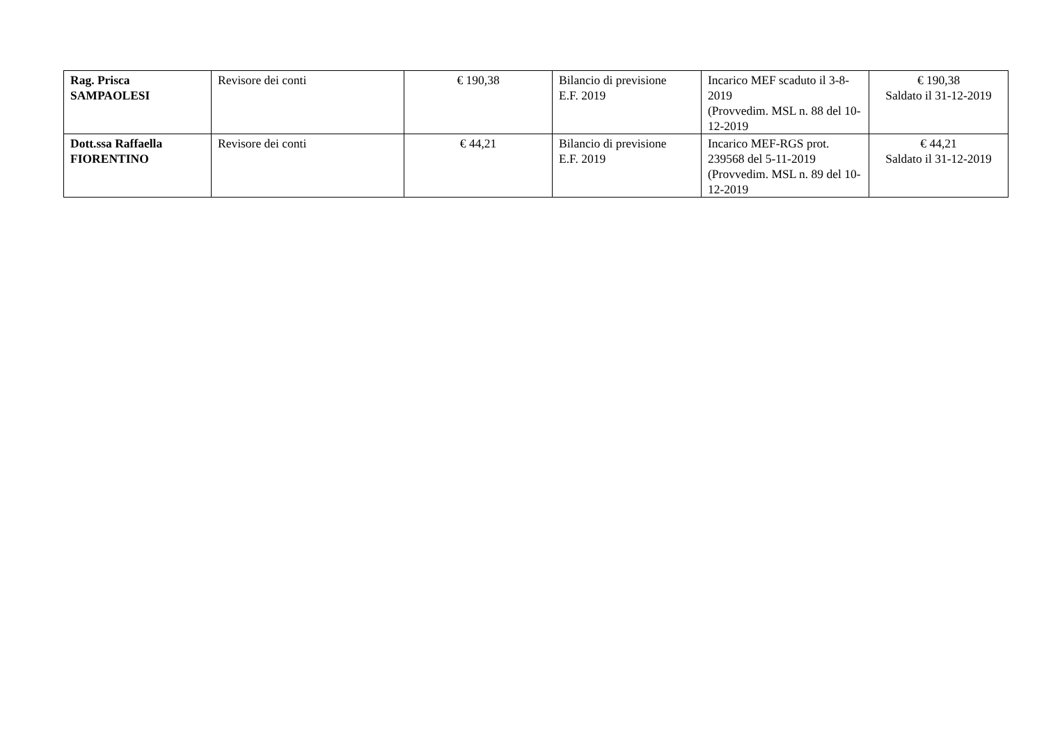| Rag. Prisca SAMPAOLESI | Revisore dei conti | € 190,38 | Bilancio di previsione E.F. 2019 | Incarico MEF scaduto il 3-8-2019 (Provvedim. MSL n. 88 del 10-12-2019 | € 190,38 Saldato il 31-12-2019 |
| Dott.ssa Raffaella FIORENTINO | Revisore dei conti | € 44,21 | Bilancio di previsione E.F. 2019 | Incarico MEF-RGS prot. 239568 del 5-11-2019 (Provvedim. MSL n. 89 del 10-12-2019 | € 44,21 Saldato il 31-12-2019 |